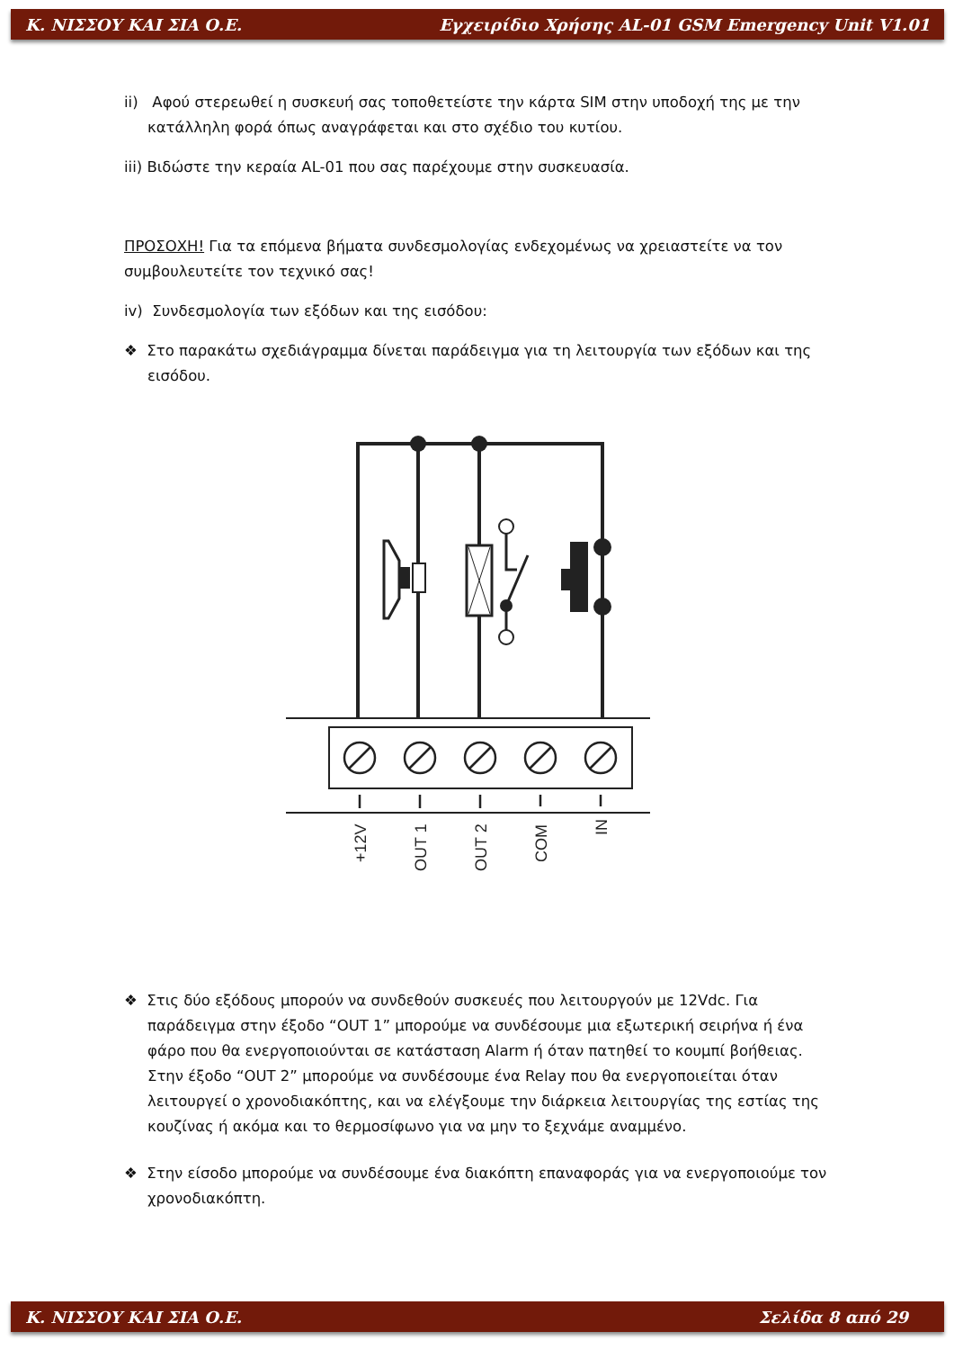Κ. ΝΙΣΣΟΥ ΚΑΙ ΣΙΑ Ο.Ε. Εγχειρίδιο Χρήσης AL-01 GSM Emergency Unit V1.01
ii) Αφού στερεωθεί η συσκευή σας τοποθετείστε την κάρτα SIM στην υποδοχή της με την κατάλληλη φορά όπως αναγράφεται και στο σχέδιο του κυτίου.
iii) Βιδώστε την κεραία AL-01 που σας παρέχουμε στην συσκευασία.
ΠΡΟΣΟΧΗ! Για τα επόμενα βήματα συνδεσμολογίας ενδεχομένως να χρειαστείτε να τον συμβουλευτείτε τον τεχνικό σας!
iv) Συνδεσμολογία των εξόδων και της εισόδου:
❖ Στο παρακάτω σχεδιάγραμμα δίνεται παράδειγμα για τη λειτουργία των εξόδων και της εισόδου.
+12V
OUT 1
OUT 2
COM
IN
❖ Στις δύο εξόδους μπορούν να συνδεθούν συσκευές που λειτουργούν με 12Vdc. Για παράδειγμα στην έξοδο “OUT 1” μπορούμε να συνδέσουμε μια εξωτερική σειρήνα ή ένα φάρο που θα ενεργοποιούνται σε κατάσταση Alarm ή όταν πατηθεί το κουμπί βοήθειας. Στην έξοδο “OUT 2” μπορούμε να συνδέσουμε ένα Relay που θα ενεργοποιείται όταν λειτουργεί ο χρονοδιακόπτης, και να ελέγξουμε την διάρκεια λειτουργίας της εστίας της κουζίνας ή ακόμα και το θερμοσίφωνο για να μην το ξεχνάμε αναμμένο.
❖ Στην είσοδο μπορούμε να συνδέσουμε ένα διακόπτη επαναφοράς για να ενεργοποιούμε τον χρονοδιακόπτη.
Κ. ΝΙΣΣΟΥ ΚΑΙ ΣΙΑ Ο.Ε. Σελίδα 8 από 29